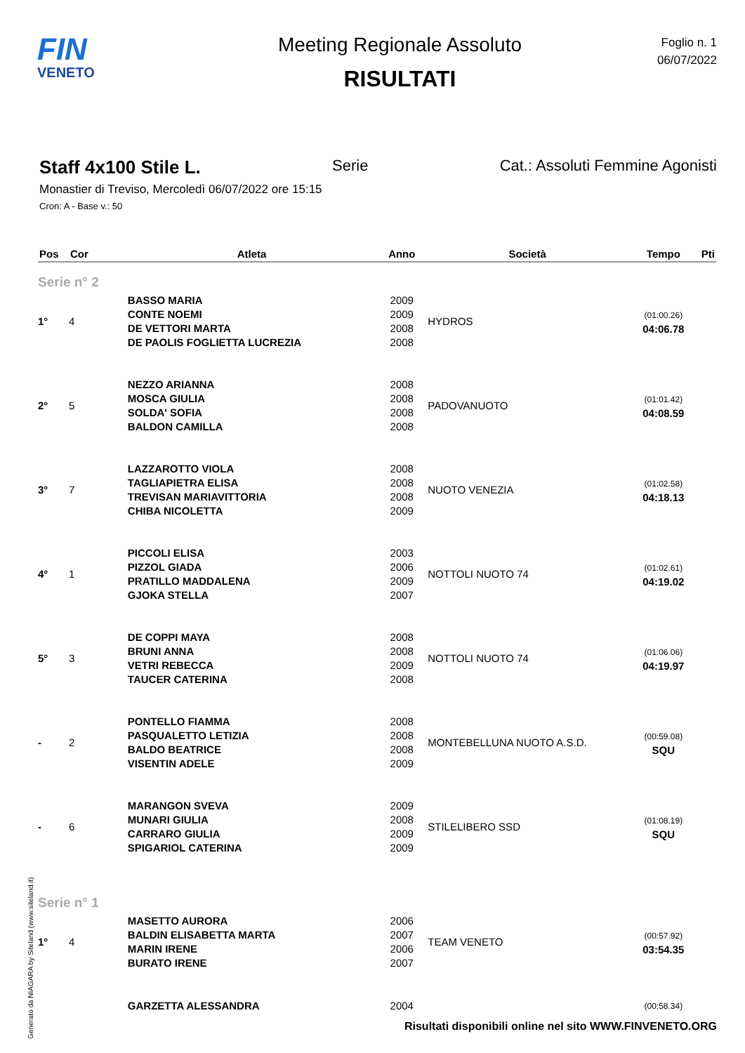FIN
VENETO
Meeting Regionale Assoluto
RISULTATI
Foglio n. 1
06/07/2022
Staff 4x100 Stile L. Serie Cat.: Assoluti Femmine Agonisti
Monastier di Treviso, Mercoledì 06/07/2022 ore 15:15
Cron: A - Base v.: 50
| Pos | Cor | Atleta | Anno | Società | Tempo | Pti |
| --- | --- | --- | --- | --- | --- | --- |
| Serie n° 2 | | | | | | |
| 1° | 4 | BASSO MARIA CONTE NOEMI DE VETTORI MARTA DE PAOLIS FOGLIETTA LUCREZIA | 2009 2009 2008 2008 | HYDROS | (01:00.26) 04:06.78 | |
| 2° | 5 | NEZZO ARIANNA MOSCA GIULIA SOLDA' SOFIA BALDON CAMILLA | 2008 2008 2008 2008 | PADOVANUOTO | (01:01.42) 04:08.59 | |
| 3° | 7 | LAZZAROTTO VIOLA TAGLIAPIETRA ELISA TREVISAN MARIAVITTORIA CHIBA NICOLETTA | 2008 2008 2008 2009 | NUOTO VENEZIA | (01:02.58) 04:18.13 | |
| 4° | 1 | PICCOLI ELISA PIZZOL GIADA PRATILLO MADDALENA GJOKA STELLA | 2003 2006 2009 2007 | NOTTOLI NUOTO 74 | (01:02.61) 04:19.02 | |
| 5° | 3 | DE COPPI MAYA BRUNI ANNA VETRI REBECCA TAUCER CATERINA | 2008 2008 2009 2008 | NOTTOLI NUOTO 74 | (01:06.06) 04:19.97 | |
| - | 2 | PONTELLO FIAMMA PASQUALETTO LETIZIA BALDO BEATRICE VISENTIN ADELE | 2008 2008 2008 2009 | MONTEBELLUNA NUOTO A.S.D. | (00:59.08) SQU | |
| - | 6 | MARANGON SVEVA MUNARI GIULIA CARRARO GIULIA SPIGARIOL CATERINA | 2009 2008 2009 2009 | STILELIBERO SSD | (01:08.19) SQU | |
| Serie n° 1 | | | | | | |
| 1° | 4 | MASETTO AURORA BALDIN ELISABETTA MARTA MARIN IRENE BURATO IRENE | 2006 2007 2006 2007 | TEAM VENETO | (00:57.92) 03:54.35 | |
| | | GARZETTA ALESSANDRA | 2004 | | (00:58.34) | |
Generato da NIAGARA by Siteland (www.siteland.it)
Risultati disponibili online nel sito WWW.FINVENETO.ORG